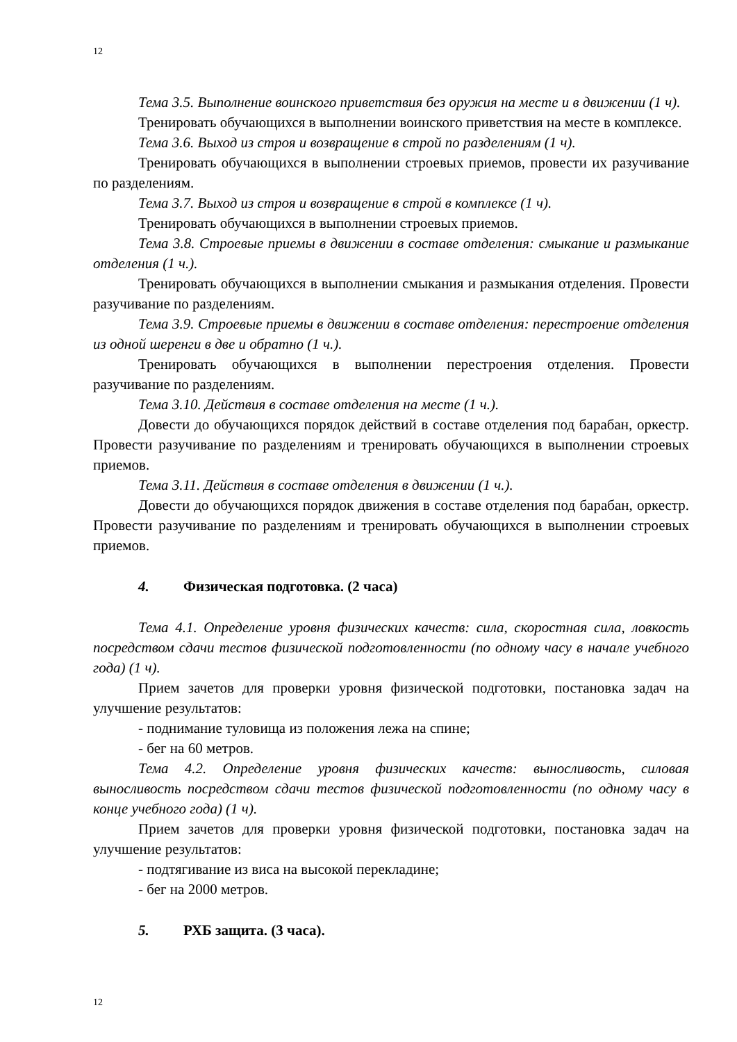12
Тема 3.5. Выполнение воинского приветствия без оружия на месте и в движении (1 ч).
Тренировать обучающихся в выполнении воинского приветствия на месте в комплексе.
Тема 3.6. Выход из строя и возвращение в строй по разделениям (1 ч).
Тренировать обучающихся в выполнении строевых приемов, провести их разучивание по разделениям.
Тема 3.7. Выход из строя и возвращение в строй в комплексе (1 ч).
Тренировать обучающихся в выполнении строевых приемов.
Тема 3.8. Строевые приемы в движении в составе отделения: смыкание и размыкание отделения (1 ч.).
Тренировать обучающихся в выполнении смыкания и размыкания отделения. Провести разучивание по разделениям.
Тема 3.9. Строевые приемы в движении в составе отделения: перестроение отделения из одной шеренги в две и обратно (1 ч.).
Тренировать обучающихся в выполнении перестроения отделения. Провести разучивание по разделениям.
Тема 3.10. Действия в составе отделения на месте (1 ч.).
Довести до обучающихся порядок действий в составе отделения под барабан, оркестр. Провести разучивание по разделениям и тренировать обучающихся в выполнении строевых приемов.
Тема 3.11. Действия в составе отделения в движении (1 ч.).
Довести до обучающихся порядок движения в составе отделения под барабан, оркестр. Провести разучивание по разделениям и тренировать обучающихся в выполнении строевых приемов.
4. Физическая подготовка. (2 часа)
Тема 4.1. Определение уровня физических качеств: сила, скоростная сила, ловкость посредством сдачи тестов физической подготовленности (по одному часу в начале учебного года) (1 ч).
Прием зачетов для проверки уровня физической подготовки, постановка задач на улучшение результатов:
- поднимание туловища из положения лежа на спине;
- бег на 60 метров.
Тема 4.2. Определение уровня физических качеств: выносливость, силовая выносливость посредством сдачи тестов физической подготовленности (по одному часу в конце учебного года) (1 ч).
Прием зачетов для проверки уровня физической подготовки, постановка задач на улучшение результатов:
- подтягивание из виса на высокой перекладине;
- бег на 2000 метров.
5. РХБ защита. (3 часа).
12